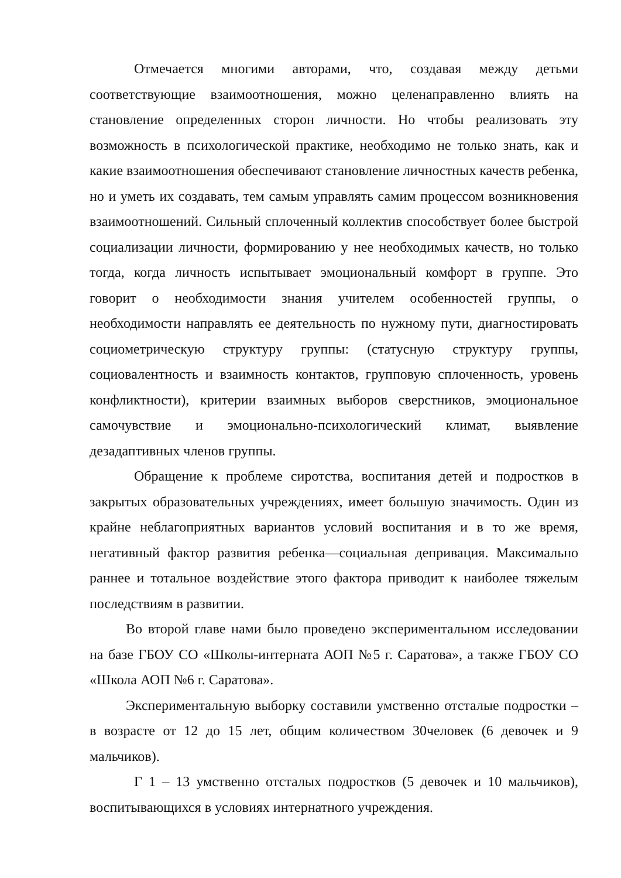Отмечается многими авторами, что, создавая между детьми соответствующие взаимоотношения, можно целенаправленно влиять на становление определенных сторон личности. Но чтобы реализовать эту возможность в психологической практике, необходимо не только знать, как и какие взаимоотношения обеспечивают становление личностных качеств ребенка, но и уметь их создавать, тем самым управлять самим процессом возникновения взаимоотношений. Сильный сплоченный коллектив способствует более быстрой социализации личности, формированию у нее необходимых качеств, но только тогда, когда личность испытывает эмоциональный комфорт в группе. Это говорит о необходимости знания учителем особенностей группы, о необходимости направлять ее деятельность по нужному пути, диагностировать социометрическую структуру группы: (статусную структуру группы, социовалентность и взаимность контактов, групповую сплоченность, уровень конфликтности), критерии взаимных выборов сверстников, эмоциональное самочувствие и эмоционально-психологический климат, выявление дезадаптивных членов группы.
Обращение к проблеме сиротства, воспитания детей и подростков в закрытых образовательных учреждениях, имеет большую значимость. Один из крайне неблагоприятных вариантов условий воспитания и в то же время, негативный фактор развития ребенка—социальная депривация. Максимально раннее и тотальное воздействие этого фактора приводит к наиболее тяжелым последствиям в развитии.
Во второй главе нами было проведено экспериментальном исследовании на базе ГБОУ СО «Школы-интерната АОП №5 г. Саратова», а также ГБОУ СО «Школа АОП №6 г. Саратова».
Экспериментальную выборку составили умственно отсталые подростки – в возрасте от 12 до 15 лет, общим количеством 30человек (6 девочек и 9 мальчиков).
Г 1 – 13 умственно отсталых подростков (5 девочек и 10 мальчиков), воспитывающихся в условиях интернатного учреждения.